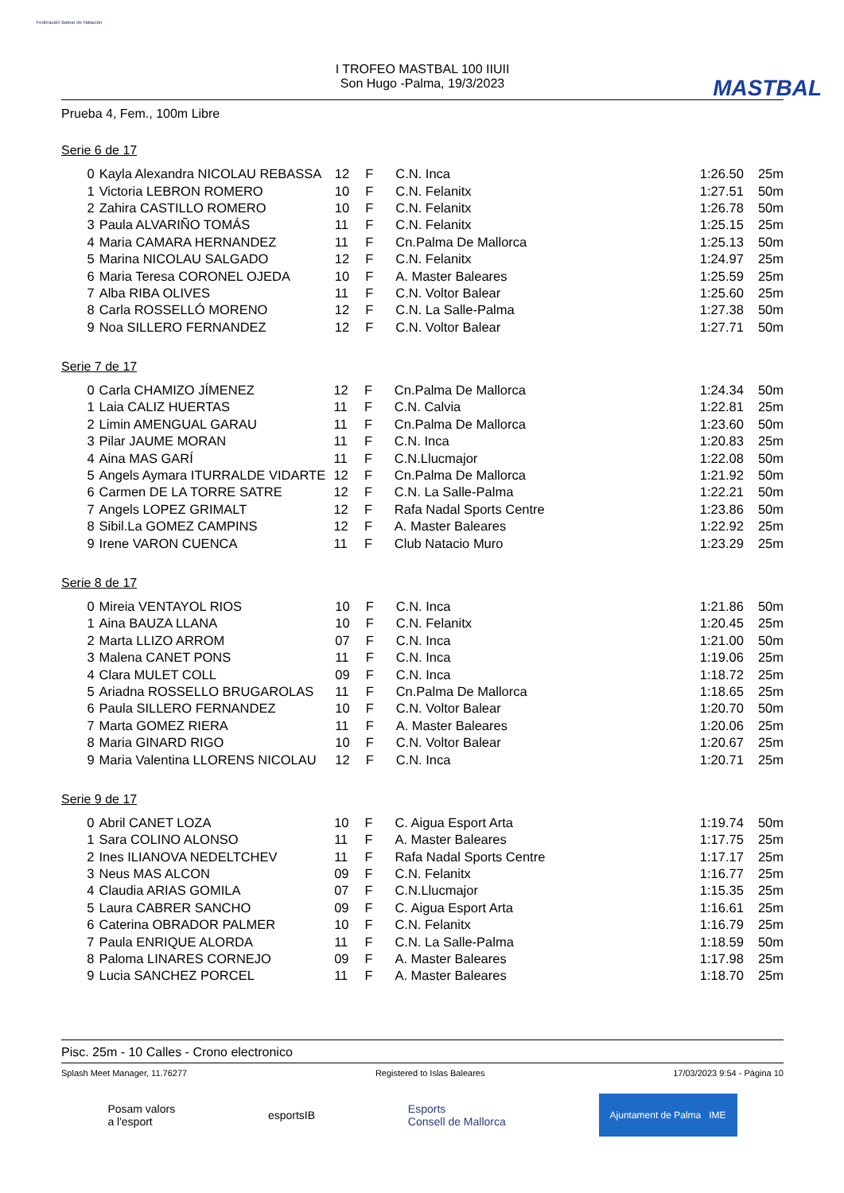Federación Balear de Natación
I TROFEO MASTBAL 100 IIUII
Son Hugo -Palma, 19/3/2023
MASTBAL
Prueba 4, Fem., 100m Libre
Serie 6 de 17
| 0 | Kayla Alexandra NICOLAU REBASSA | 12 | F | C.N. Inca | 1:26.50 | 25m |
| 1 | Victoria LEBRON ROMERO | 10 | F | C.N. Felanitx | 1:27.51 | 50m |
| 2 | Zahira CASTILLO ROMERO | 10 | F | C.N. Felanitx | 1:26.78 | 50m |
| 3 | Paula ALVARIÑO TOMÁS | 11 | F | C.N. Felanitx | 1:25.15 | 25m |
| 4 | Maria CAMARA HERNANDEZ | 11 | F | Cn.Palma De Mallorca | 1:25.13 | 50m |
| 5 | Marina NICOLAU SALGADO | 12 | F | C.N. Felanitx | 1:24.97 | 25m |
| 6 | Maria Teresa CORONEL OJEDA | 10 | F | A. Master Baleares | 1:25.59 | 25m |
| 7 | Alba RIBA OLIVES | 11 | F | C.N. Voltor Balear | 1:25.60 | 25m |
| 8 | Carla ROSSELLÓ MORENO | 12 | F | C.N. La Salle-Palma | 1:27.38 | 50m |
| 9 | Noa SILLERO FERNANDEZ | 12 | F | C.N. Voltor Balear | 1:27.71 | 50m |
Serie 7 de 17
| 0 | Carla CHAMIZO JÍMENEZ | 12 | F | Cn.Palma De Mallorca | 1:24.34 | 50m |
| 1 | Laia CALIZ HUERTAS | 11 | F | C.N. Calvia | 1:22.81 | 25m |
| 2 | Limin AMENGUAL GARAU | 11 | F | Cn.Palma De Mallorca | 1:23.60 | 50m |
| 3 | Pilar JAUME MORAN | 11 | F | C.N. Inca | 1:20.83 | 25m |
| 4 | Aina MAS GARÍ | 11 | F | C.N.Llucmajor | 1:22.08 | 50m |
| 5 | Angels Aymara ITURRALDE VIDARTE | 12 | F | Cn.Palma De Mallorca | 1:21.92 | 50m |
| 6 | Carmen DE LA TORRE SATRE | 12 | F | C.N. La Salle-Palma | 1:22.21 | 50m |
| 7 | Angels LOPEZ GRIMALT | 12 | F | Rafa Nadal Sports Centre | 1:23.86 | 50m |
| 8 | Sibil.La GOMEZ CAMPINS | 12 | F | A. Master Baleares | 1:22.92 | 25m |
| 9 | Irene VARON CUENCA | 11 | F | Club Natacio Muro | 1:23.29 | 25m |
Serie 8 de 17
| 0 | Mireia VENTAYOL RIOS | 10 | F | C.N. Inca | 1:21.86 | 50m |
| 1 | Aina BAUZA LLANA | 10 | F | C.N. Felanitx | 1:20.45 | 25m |
| 2 | Marta LLIZO ARROM | 07 | F | C.N. Inca | 1:21.00 | 50m |
| 3 | Malena CANET PONS | 11 | F | C.N. Inca | 1:19.06 | 25m |
| 4 | Clara MULET COLL | 09 | F | C.N. Inca | 1:18.72 | 25m |
| 5 | Ariadna ROSSELLO BRUGAROLAS | 11 | F | Cn.Palma De Mallorca | 1:18.65 | 25m |
| 6 | Paula SILLERO FERNANDEZ | 10 | F | C.N. Voltor Balear | 1:20.70 | 50m |
| 7 | Marta GOMEZ RIERA | 11 | F | A. Master Baleares | 1:20.06 | 25m |
| 8 | Maria GINARD RIGO | 10 | F | C.N. Voltor Balear | 1:20.67 | 25m |
| 9 | Maria Valentina LLORENS NICOLAU | 12 | F | C.N. Inca | 1:20.71 | 25m |
Serie 9 de 17
| 0 | Abril CANET LOZA | 10 | F | C. Aigua Esport Arta | 1:19.74 | 50m |
| 1 | Sara COLINO ALONSO | 11 | F | A. Master Baleares | 1:17.75 | 25m |
| 2 | Ines ILIANOVA NEDELTCHEV | 11 | F | Rafa Nadal Sports Centre | 1:17.17 | 25m |
| 3 | Neus MAS ALCON | 09 | F | C.N. Felanitx | 1:16.77 | 25m |
| 4 | Claudia ARIAS GOMILA | 07 | F | C.N.Llucmajor | 1:15.35 | 25m |
| 5 | Laura CABRER SANCHO | 09 | F | C. Aigua Esport Arta | 1:16.61 | 25m |
| 6 | Caterina OBRADOR PALMER | 10 | F | C.N. Felanitx | 1:16.79 | 25m |
| 7 | Paula ENRIQUE ALORDA | 11 | F | C.N. La Salle-Palma | 1:18.59 | 50m |
| 8 | Paloma LINARES CORNEJO | 09 | F | A. Master Baleares | 1:17.98 | 25m |
| 9 | Lucia SANCHEZ PORCEL | 11 | F | A. Master Baleares | 1:18.70 | 25m |
Pisc. 25m - 10 Calles - Crono electronico
Splash Meet Manager, 11.76277 Registered to Islas Baleares 17/03/2023 9:54 - Página 10
Posam valors
a l'esport esportsIB Esports
Consell de Mallorca Ajuntament de Palma IME